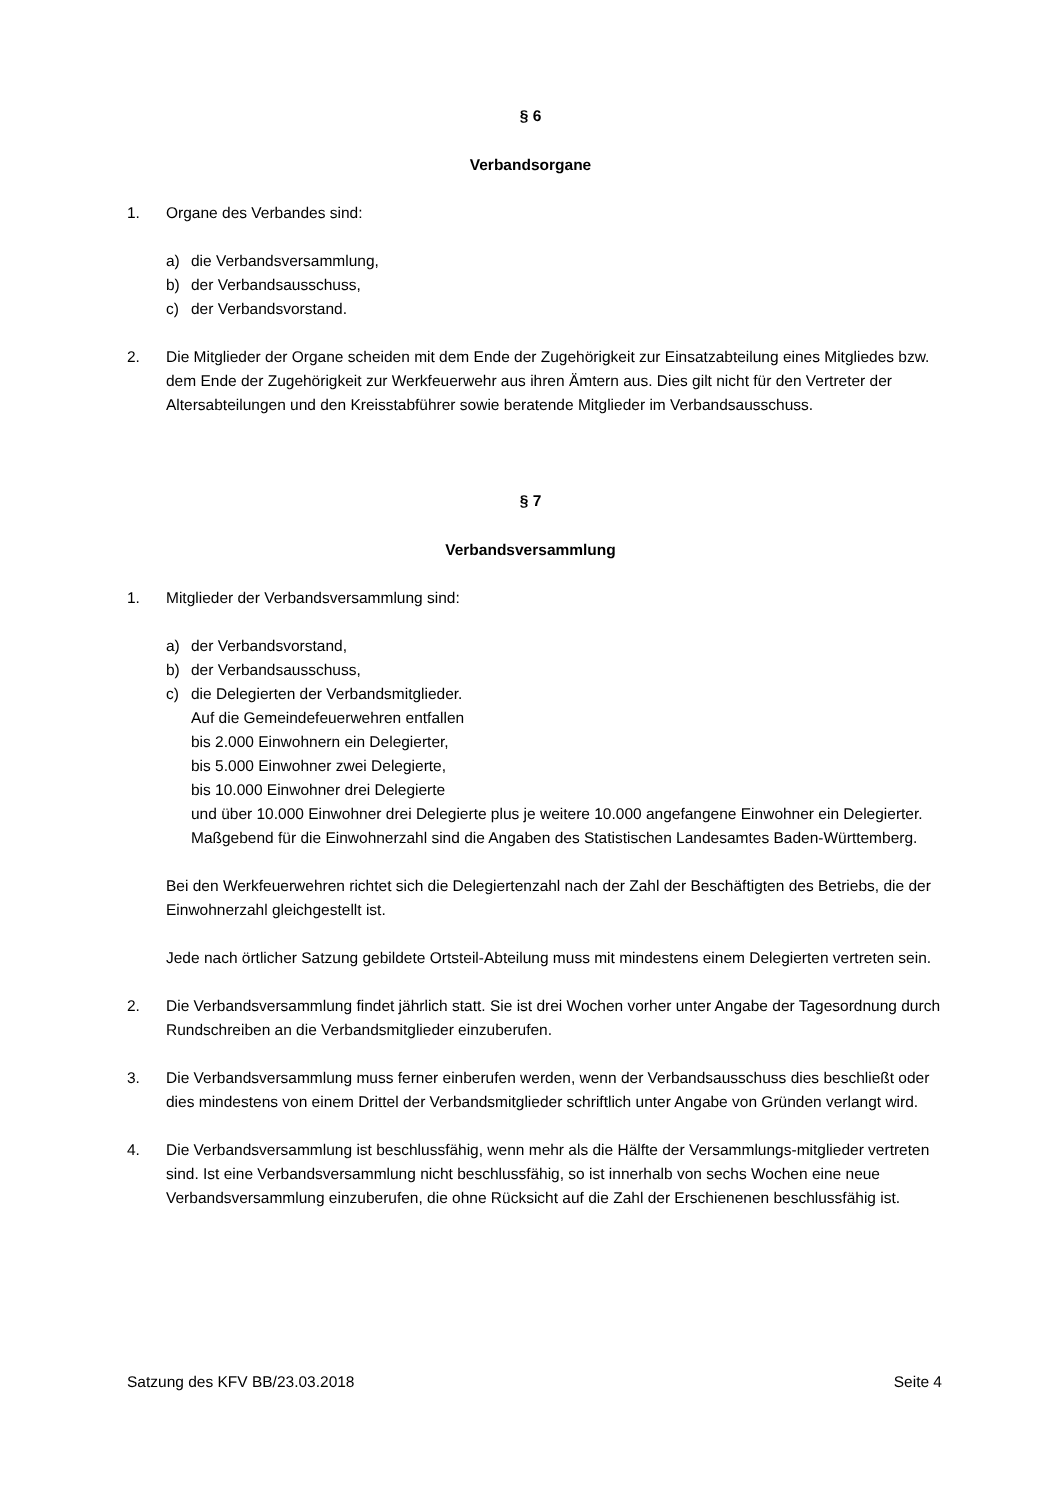§ 6
Verbandsorgane
1. Organe des Verbandes sind:
a) die Verbandsversammlung,
b) der Verbandsausschuss,
c) der Verbandsvorstand.
2. Die Mitglieder der Organe scheiden mit dem Ende der Zugehörigkeit zur Einsatzabteilung eines Mitgliedes bzw. dem Ende der Zugehörigkeit zur Werkfeuerwehr aus ihren Ämtern aus. Dies gilt nicht für den Vertreter der Altersabteilungen und den Kreisstabführer sowie beratende Mitglieder im Verbandsausschuss.
§ 7
Verbandsversammlung
1. Mitglieder der Verbandsversammlung sind:
a) der Verbandsvorstand,
b) der Verbandsausschuss,
c) die Delegierten der Verbandsmitglieder.
Auf die Gemeindefeuerwehren entfallen
bis 2.000 Einwohnern ein Delegierter,
bis 5.000 Einwohner zwei Delegierte,
bis 10.000 Einwohner drei Delegierte
und über 10.000 Einwohner drei Delegierte plus je weitere 10.000 angefangene Einwohner ein Delegierter.
Maßgebend für die Einwohnerzahl sind die Angaben des Statistischen Landesamtes Baden-Württemberg.
Bei den Werkfeuerwehren richtet sich die Delegiertenzahl nach der Zahl der Beschäftigten des Betriebs, die der Einwohnerzahl gleichgestellt ist.
Jede nach örtlicher Satzung gebildete Ortsteil-Abteilung muss mit mindestens einem Delegierten vertreten sein.
2. Die Verbandsversammlung findet jährlich statt. Sie ist drei Wochen vorher unter Angabe der Tagesordnung durch Rundschreiben an die Verbandsmitglieder einzuberufen.
3. Die Verbandsversammlung muss ferner einberufen werden, wenn der Verbandsausschuss dies beschließt oder dies mindestens von einem Drittel der Verbandsmitglieder schriftlich unter Angabe von Gründen verlangt wird.
4. Die Verbandsversammlung ist beschlussfähig, wenn mehr als die Hälfte der Versammlungs-mitglieder vertreten sind. Ist eine Verbandsversammlung nicht beschlussfähig, so ist innerhalb von sechs Wochen eine neue Verbandsversammlung einzuberufen, die ohne Rücksicht auf die Zahl der Erschienenen beschlussfähig ist.
Satzung des KFV BB/23.03.2018 Seite 4